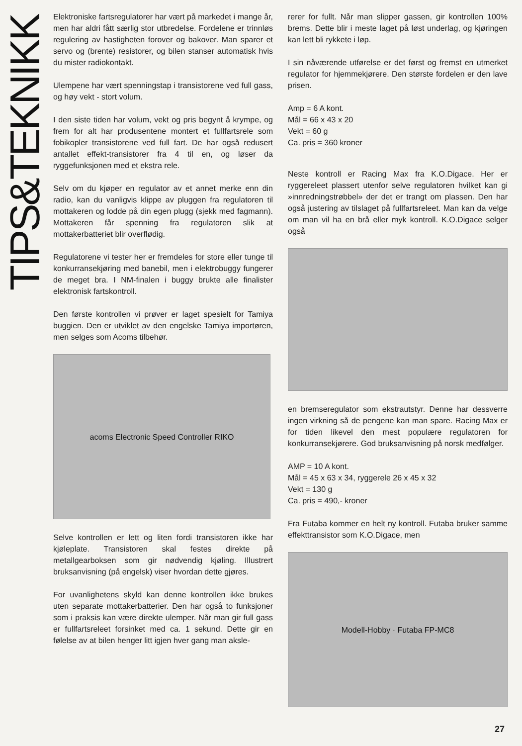TIPS&TEKNIKK
Elektroniske fartsregulatorer har vært på markedet i mange år, men har aldri fått særlig stor utbredelse. Fordelene er trinnløs regulering av hastigheten forover og bakover. Man sparer et servo og (brente) resistorer, og bilen stanser automatisk hvis du mister radiokontakt.
Ulempene har vært spenningstap i transistorene ved full gass, og høy vekt - stort volum.
I den siste tiden har volum, vekt og pris begynt å krympe, og frem for alt har produsentene montert et fullfartsrele som fobikopler transistorene ved full fart. De har også redusert antallet effekt-transistorer fra 4 til en, og løser da ryggefunksjonen med et ekstra rele.
Selv om du kjøper en regulator av et annet merke enn din radio, kan du vanligvis klippe av pluggen fra regulatoren til mottakeren og lodde på din egen plugg (sjekk med fagmann). Mottakeren får spenning fra regulatoren slik at mottakerbatteriet blir overflødig.
Regulatorene vi tester her er fremdeles for store eller tunge til konkurransekjøring med banebil, men i elektrobuggy fungerer de meget bra. I NM-finalen i buggy brukte alle finalister elektronisk fartskontroll.
Den første kontrollen vi prøver er laget spesielt for Tamiya buggien. Den er utviklet av den engelske Tamiya importøren, men selges som Acoms tilbehør.
acoms Electronic Speed Controller RIKO
Selve kontrollen er lett og liten fordi transistoren ikke har kjøleplate. Transistoren skal festes direkte på metallgearboksen som gir nødvendig kjøling. Illustrert bruksanvisning (på engelsk) viser hvordan dette gjøres.
For uvanlighetens skyld kan denne kontrollen ikke brukes uten separate mottakerbatterier. Den har også to funksjoner som i praksis kan være direkte ulemper. Når man gir full gass er fullfartsreleet forsinket med ca. 1 sekund. Dette gir en følelse av at bilen henger litt igjen hver gang man aksle-
rerer for fullt. Når man slipper gassen, gir kontrollen 100% brems. Dette blir i meste laget på løst underlag, og kjøringen kan lett bli rykkete i løp.
I sin nåværende utførelse er det først og fremst en utmerket regulator for hjemmekjørere. Den største fordelen er den lave prisen.
Amp = 6 A kont.
Mål = 66 x 43 x 20
Vekt = 60 g
Ca. pris = 360 kroner
Neste kontroll er Racing Max fra K.O.Digace. Her er ryggereleet plassert utenfor selve regulatoren hvilket kan gi »innredningstrøbbel» der det er trangt om plassen. Den har også justering av tilslaget på fullfartsreleet. Man kan da velge om man vil ha en brå eller myk kontroll. K.O.Digace selger også
en bremseregulator som ekstrautstyr. Denne har dessverre ingen virkning så de pengene kan man spare. Racing Max er for tiden likevel den mest populære regulatoren for konkurransekjørere. God bruksanvisning på norsk medfølger.
AMP = 10 A kont.
Mål = 45 x 63 x 34, ryggerele 26 x 45 x 32
Vekt = 130 g
Ca. pris = 490,- kroner
Fra Futaba kommer en helt ny kontroll. Futaba bruker samme effekttransistor som K.O.Digace, men
Modell-Hobby · Futaba FP-MC8
27